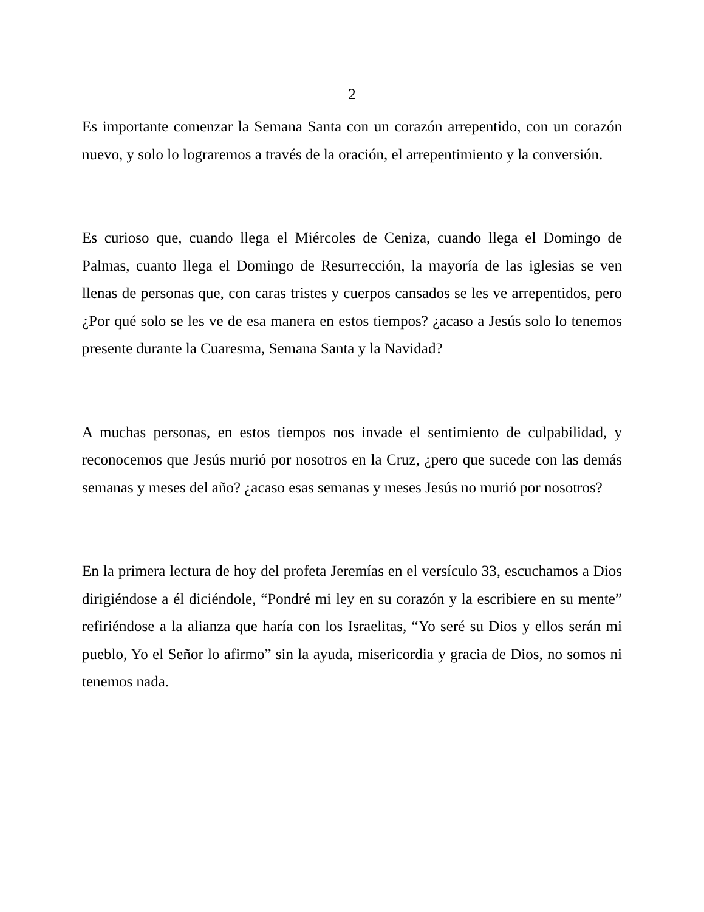2
Es importante comenzar la Semana Santa con un corazón arrepentido, con un corazón nuevo, y solo lo lograremos a través de la oración, el arrepentimiento y la conversión.
Es curioso que, cuando llega el Miércoles de Ceniza, cuando llega el Domingo de Palmas, cuanto llega el Domingo de Resurrección, la mayoría de las iglesias se ven llenas de personas que, con caras tristes y cuerpos cansados se les ve arrepentidos, pero ¿Por qué solo se les ve de esa manera en estos tiempos? ¿acaso a Jesús solo lo tenemos presente durante la Cuaresma, Semana Santa y la Navidad?
A muchas personas, en estos tiempos nos invade el sentimiento de culpabilidad, y reconocemos que Jesús murió por nosotros en la Cruz, ¿pero que sucede con las demás semanas y meses del año? ¿acaso esas semanas y meses Jesús no murió por nosotros?
En la primera lectura de hoy del profeta Jeremías en el versículo 33, escuchamos a Dios dirigiéndose a él diciéndole, “Pondré mi ley en su corazón y la escribiere en su mente” refiriéndose a la alianza que haría con los Israelitas, “Yo seré su Dios y ellos serán mi pueblo, Yo el Señor lo afirmo” sin la ayuda, misericordia y gracia de Dios, no somos ni tenemos nada.